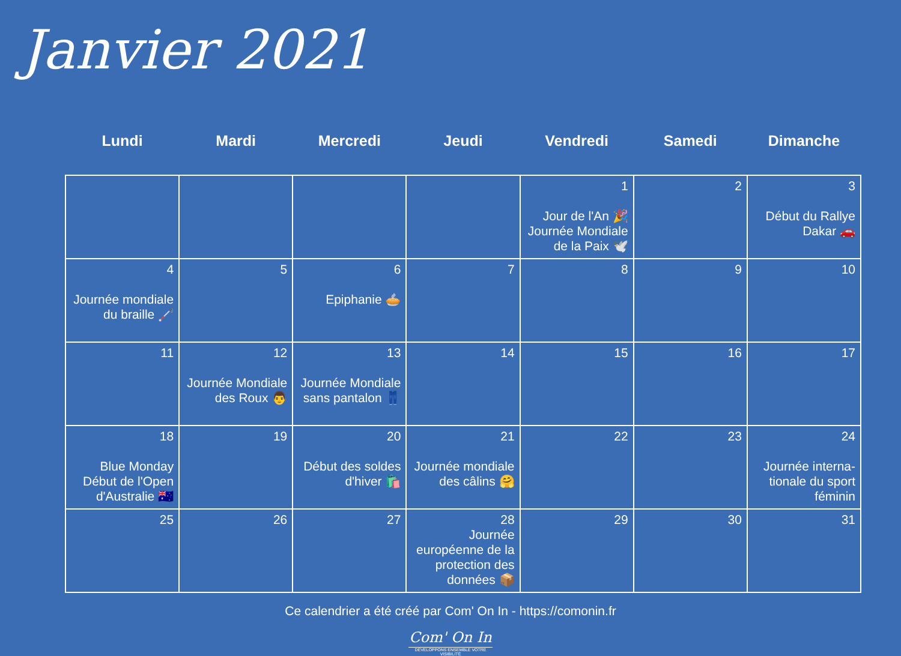Janvier 2021
| Lundi | Mardi | Mercredi | Jeudi | Vendredi | Samedi | Dimanche |
| --- | --- | --- | --- | --- | --- | --- |
| | | | | 1 Jour de l'An 🎉 Journée Mondiale de la Paix 🕊️ | 2 | 3 Début du Rallye Dakar 🚗 |
| 4 Journée mondiale du braille 🦯 | 5 | 6 Epiphanie 🥧 | 7 | 8 | 9 | 10 |
| 11 | 12 Journée Mondiale des Roux 👨 | 13 Journée Mondiale sans pantalon 👖 | 14 | 15 | 16 | 17 |
| 18 Blue Monday Début de l'Open d'Australie 🇦🇺 | 19 | 20 Début des soldes d'hiver 🛍️ | 21 Journée mondiale des câlins 🤗 | 22 | 23 | 24 Journée interna-tionale du sport féminin |
| 25 | 26 | 27 | 28 Journée européenne de la protection des données 📦 | 29 | 30 | 31 |
Ce calendrier a été créé par Com' On In - https://comonin.fr
Com' On In
DÉVELOPPONS ENSEMBLE VOTRE VISIBILITÉ